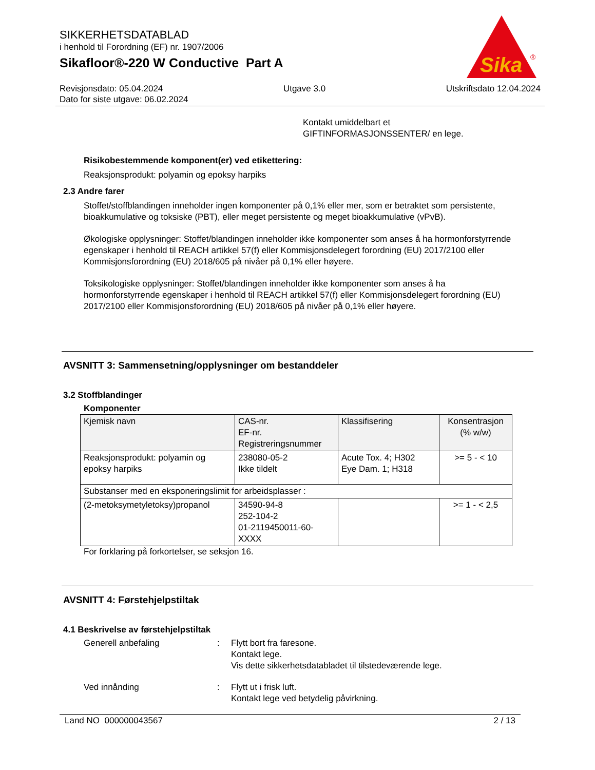SIKKERHETSDATABLAD
i henhold til Forordning (EF) nr. 1907/2006
Sikafloor®-220 W Conductive Part A
Sika
®
Revisjonsdato: 05.04.2024 Utgave 3.0 Utskriftsdato 12.04.2024
Dato for siste utgave: 06.02.2024
Kontakt umiddelbart et
GIFTINFORMASJONSSENTER/ en lege.
Risikobestemmende komponent(er) ved etikettering:
Reaksjonsprodukt: polyamin og epoksy harpiks
2.3 Andre farer
Stoffet/stoffblandingen inneholder ingen komponenter på 0,1% eller mer, som er betraktet som persistente, bioakkumulative og toksiske (PBT), eller meget persistente og meget bioakkumulative (vPvB).
Økologiske opplysninger: Stoffet/blandingen inneholder ikke komponenter som anses å ha hormonforstyrrende egenskaper i henhold til REACH artikkel 57(f) eller Kommisjonsdelegert forordning (EU) 2017/2100 eller Kommisjonsforordning (EU) 2018/605 på nivåer på 0,1% eller høyere.
Toksikologiske opplysninger: Stoffet/blandingen inneholder ikke komponenter som anses å ha hormonforstyrrende egenskaper i henhold til REACH artikkel 57(f) eller Kommisjonsdelegert forordning (EU) 2017/2100 eller Kommisjonsforordning (EU) 2018/605 på nivåer på 0,1% eller høyere.
AVSNITT 3: Sammensetning/opplysninger om bestanddeler
3.2 Stoffblandinger
Komponenter
| Kjemisk navn | CAS-nr. EF-nr. Registreringsnummer | Klassifisering | Konsentrasjon (% w/w) |
| --- | --- | --- | --- |
| Reaksjonsprodukt: polyamin og epoksy harpiks | 238080-05-2 Ikke tildelt | Acute Tox. 4; H302 Eye Dam. 1; H318 | >= 5 - < 10 |
| Substanser med en eksponeringslimit for arbeidsplasser : | | | |
| (2-metoksymetyletoksy)propanol | 34590-94-8 252-104-2 01-2119450011-60-XXXX | | >= 1 - < 2,5 |
For forklaring på forkortelser, se seksjon 16.
AVSNITT 4: Førstehjelpstiltak
4.1 Beskrivelse av førstehjelpstiltak
Generell anbefaling: Flytt bort fra faresone.
Kontakt lege.
Vis dette sikkerhetsdatabladet til tilstedeværende lege.
Ved innånding: Flytt ut i frisk luft.
Kontakt lege ved betydelig påvirkning.
Land NO 000000043567 2 / 13